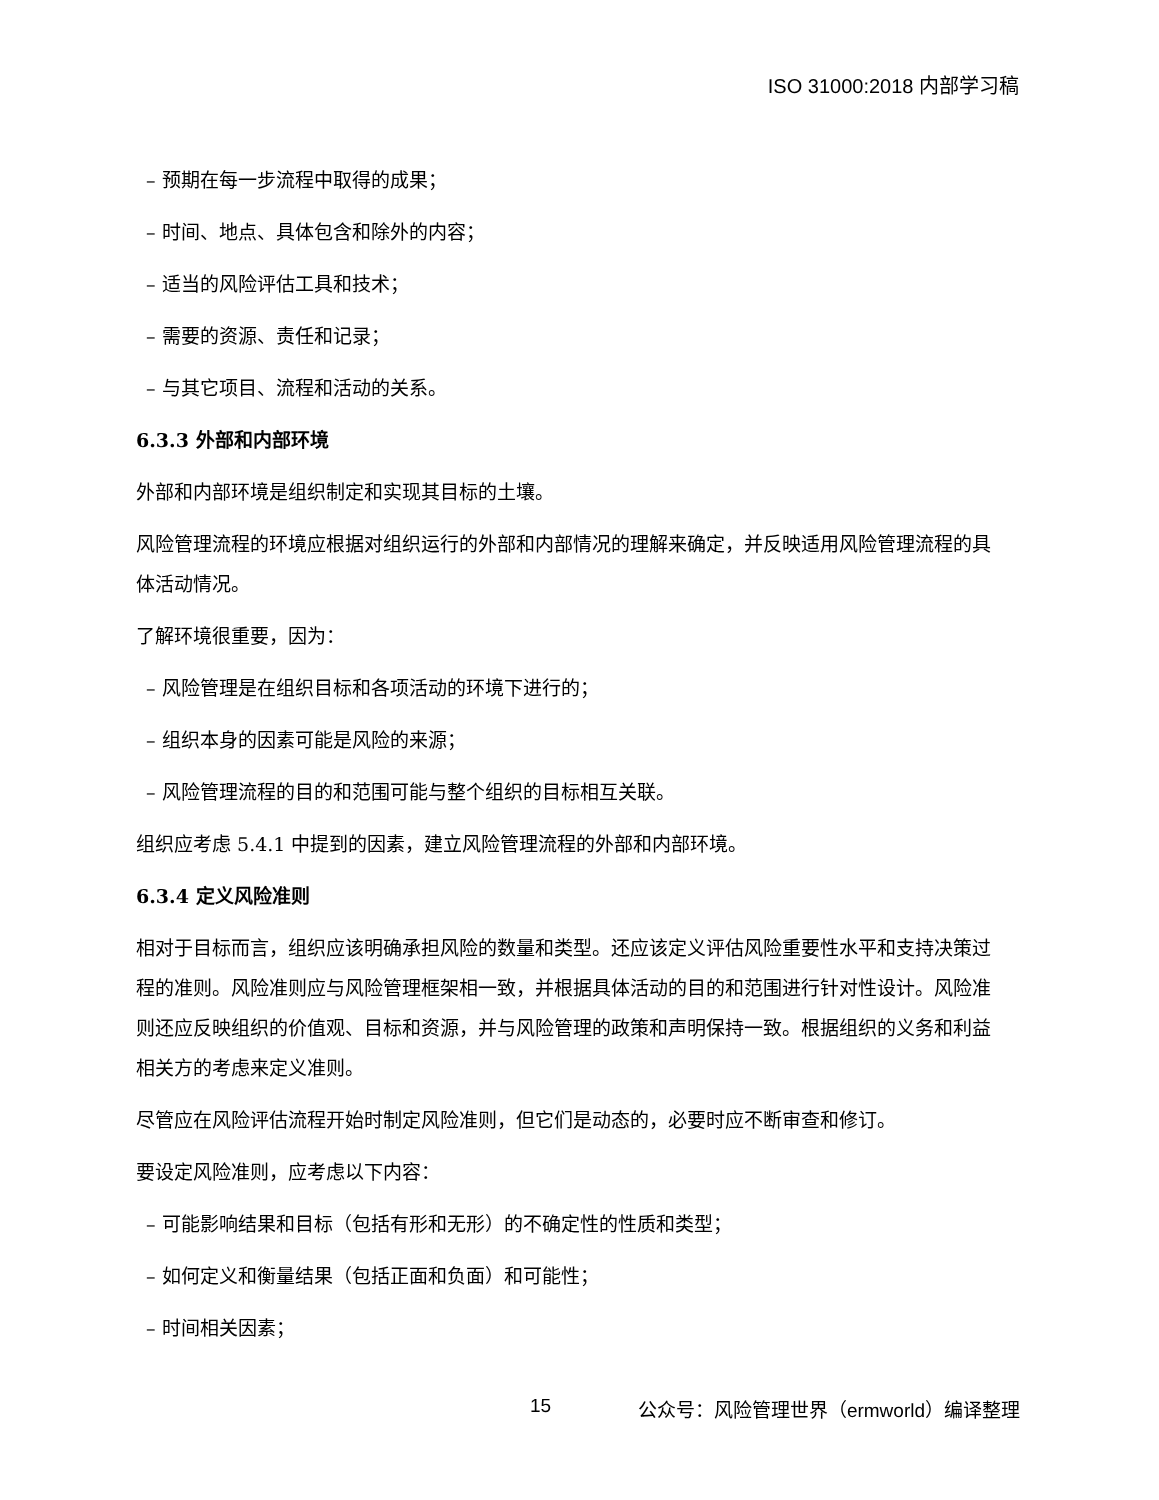ISO 31000:2018 内部学习稿
– 预期在每一步流程中取得的成果；
– 时间、地点、具体包含和除外的内容；
– 适当的风险评估工具和技术；
– 需要的资源、责任和记录；
– 与其它项目、流程和活动的关系。
6.3.3 外部和内部环境
外部和内部环境是组织制定和实现其目标的土壤。
风险管理流程的环境应根据对组织运行的外部和内部情况的理解来确定，并反映适用风险管理流程的具体活动情况。
了解环境很重要，因为：
– 风险管理是在组织目标和各项活动的环境下进行的；
– 组织本身的因素可能是风险的来源；
– 风险管理流程的目的和范围可能与整个组织的目标相互关联。
组织应考虑 5.4.1 中提到的因素，建立风险管理流程的外部和内部环境。
6.3.4 定义风险准则
相对于目标而言，组织应该明确承担风险的数量和类型。还应该定义评估风险重要性水平和支持决策过程的准则。风险准则应与风险管理框架相一致，并根据具体活动的目的和范围进行针对性设计。风险准则还应反映组织的价值观、目标和资源，并与风险管理的政策和声明保持一致。根据组织的义务和利益相关方的考虑来定义准则。
尽管应在风险评估流程开始时制定风险准则，但它们是动态的，必要时应不断审查和修订。
要设定风险准则，应考虑以下内容：
– 可能影响结果和目标（包括有形和无形）的不确定性的性质和类型；
– 如何定义和衡量结果（包括正面和负面）和可能性；
– 时间相关因素；
15 公众号：风险管理世界（ermworld）编译整理